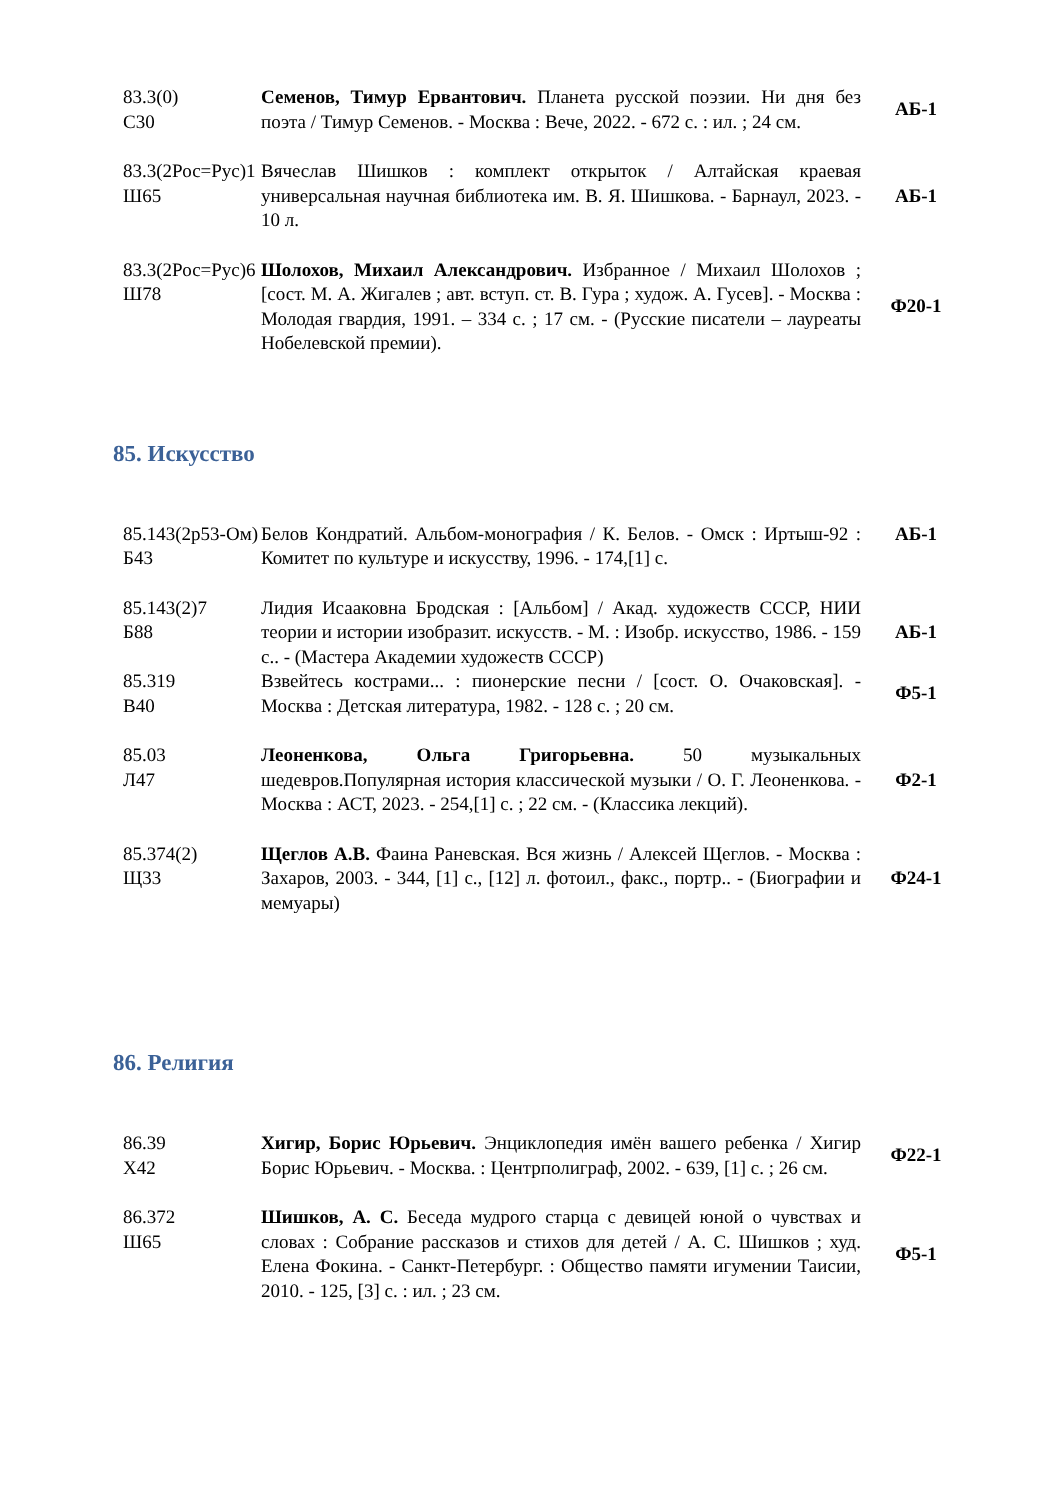| 83.3(0) С30 | Семенов, Тимур Ервантович. Планета русской поэзии. Ни дня без поэта / Тимур Семенов. - Москва : Вече, 2022. - 672 с. : ил. ; 24 см. | АБ-1 |
| 83.3(2Рос=Рус)1 Ш65 | Вячеслав Шишков : комплект открыток / Алтайская краевая универсальная научная библиотека им. В. Я. Шишкова. - Барнаул, 2023. - 10 л. | АБ-1 |
| 83.3(2Рос=Рус)6 Ш78 | Шолохов, Михаил Александрович. Избранное / Михаил Шолохов ; [сост. М. А. Жигалев ; авт. вступ. ст. В. Гура ; худож. А. Гусев]. - Москва : Молодая гвардия, 1991. – 334 с. ; 17 см. - (Русские писатели – лауреаты Нобелевской премии). | Ф20-1 |
85. Искусство
| 85.143(2р53-Ом) Б43 | Белов Кондратий. Альбом-монография / К. Белов. - Омск : Иртыш-92 : Комитет по культуре и искусству, 1996. - 174,[1] с. | АБ-1 |
| 85.143(2)7 Б88 | Лидия Исааковна Бродская : [Альбом] / Акад. художеств СССР, НИИ теории и истории изобразит. искусств. - М. : Изобр. искусство, 1986. - 159 с.. - (Мастера Академии художеств СССР) | АБ-1 |
| 85.319 В40 | Взвейтесь кострами... : пионерские песни / [сост. О. Очаковская]. - Москва : Детская литература, 1982. - 128 с. ; 20 см. | Ф5-1 |
| 85.03 Л47 | Леоненкова, Ольга Григорьевна. 50 музыкальных шедевров.Популярная история классической музыки / О. Г. Леоненкова. - Москва : АСТ, 2023. - 254,[1] с. ; 22 см. - (Классика лекций). | Ф2-1 |
| 85.374(2) Щ33 | Щеглов А.В. Фаина Раневская. Вся жизнь / Алексей Щеглов. - Москва : Захаров, 2003. - 344, [1] с., [12] л. фотоил., факс., портр.. - (Биографии и мемуары) | Ф24-1 |
86. Религия
| 86.39 Х42 | Хигир, Борис Юрьевич. Энциклопедия имён вашего ребенка / Хигир Борис Юрьевич. - Москва. : Центрполиграф, 2002. - 639, [1] с. ; 26 см. | Ф22-1 |
| 86.372 Ш65 | Шишков, А. С. Беседа мудрого старца с девицей юной о чувствах и словах : Собрание рассказов и стихов для детей / А. С. Шишков ; худ. Елена Фокина. - Санкт-Петербург. : Общество памяти игумении Таисии, 2010. - 125, [3] с. : ил. ; 23 см. | Ф5-1 |